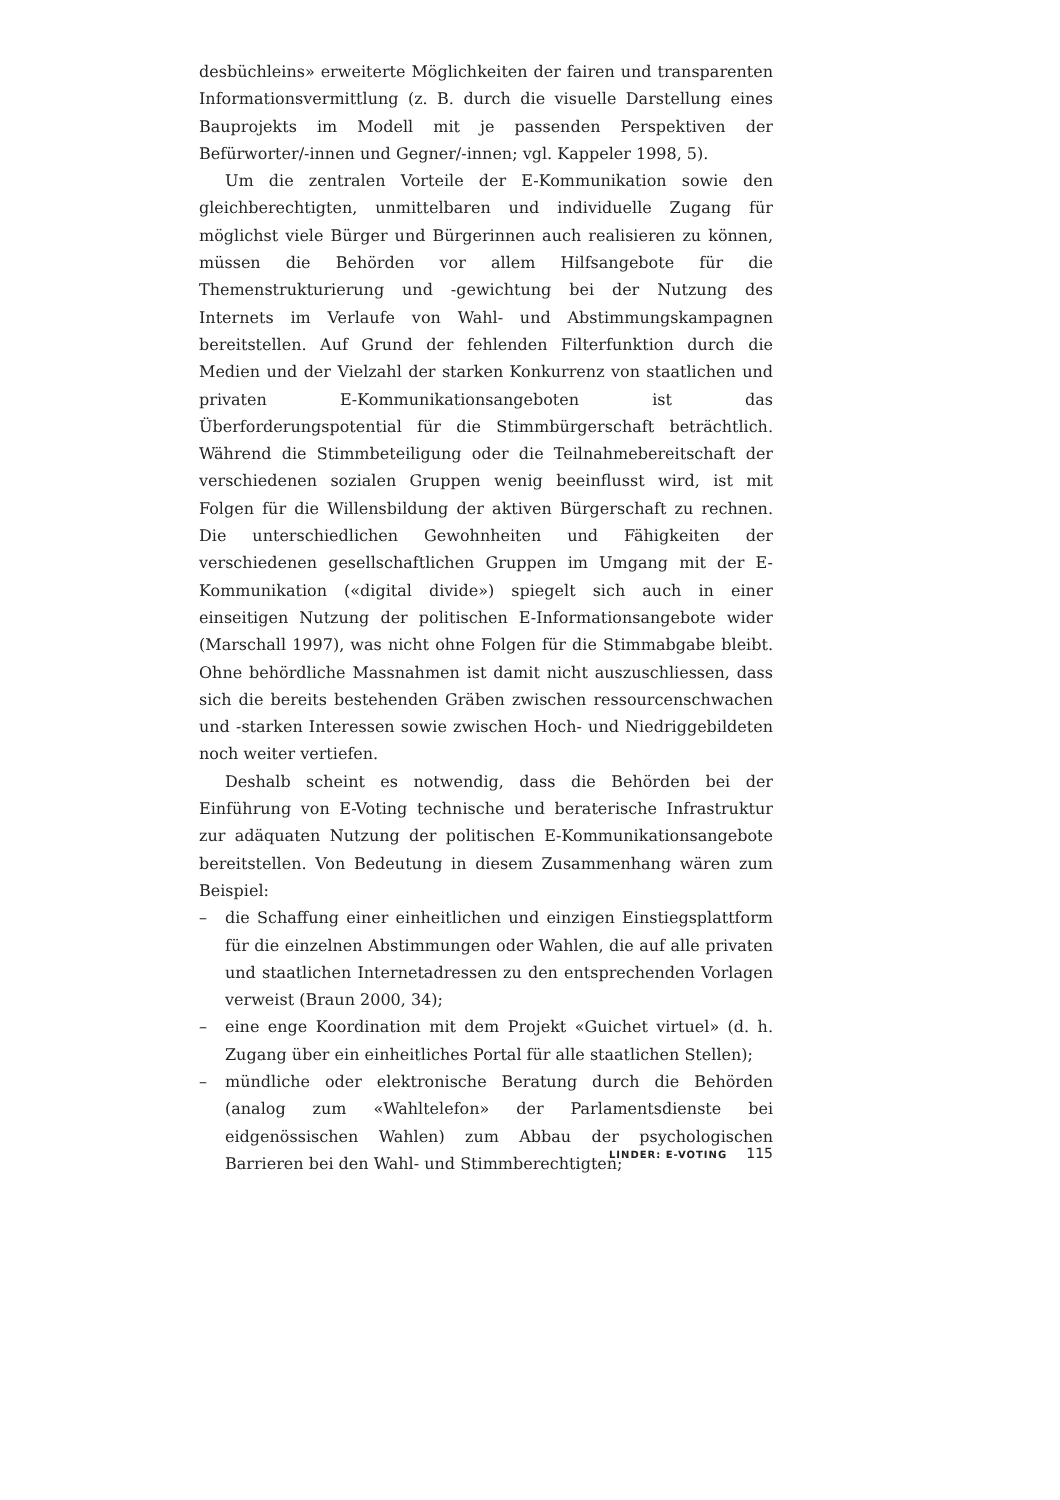desbüchleins» erweiterte Möglichkeiten der fairen und transparenten Informationsvermittlung (z. B. durch die visuelle Darstellung eines Bauprojekts im Modell mit je passenden Perspektiven der Befürworter/-innen und Gegner/-innen; vgl. Kappeler 1998, 5).
Um die zentralen Vorteile der E-Kommunikation sowie den gleichberechtigten, unmittelbaren und individuelle Zugang für möglichst viele Bürger und Bürgerinnen auch realisieren zu können, müssen die Behörden vor allem Hilfsangebote für die Themenstrukturierung und -gewichtung bei der Nutzung des Internets im Verlaufe von Wahl- und Abstimmungskampagnen bereitstellen. Auf Grund der fehlenden Filterfunktion durch die Medien und der Vielzahl der starken Konkurrenz von staatlichen und privaten E-Kommunikationsangeboten ist das Überforderungspotential für die Stimmbürgerschaft beträchtlich. Während die Stimmbeteiligung oder die Teilnahmebereitschaft der verschiedenen sozialen Gruppen wenig beeinflusst wird, ist mit Folgen für die Willensbildung der aktiven Bürgerschaft zu rechnen. Die unterschiedlichen Gewohnheiten und Fähigkeiten der verschiedenen gesellschaftlichen Gruppen im Umgang mit der E-Kommunikation («digital divide») spiegelt sich auch in einer einseitigen Nutzung der politischen E-Informationsangebote wider (Marschall 1997), was nicht ohne Folgen für die Stimmabgabe bleibt. Ohne behördliche Massnahmen ist damit nicht auszuschliessen, dass sich die bereits bestehenden Gräben zwischen ressourcenschwachen und -starken Interessen sowie zwischen Hoch- und Niedriggebildeten noch weiter vertiefen.
Deshalb scheint es notwendig, dass die Behörden bei der Einführung von E-Voting technische und beraterische Infrastruktur zur adäquaten Nutzung der politischen E-Kommunikationsangebote bereitstellen. Von Bedeutung in diesem Zusammenhang wären zum Beispiel:
– die Schaffung einer einheitlichen und einzigen Einstiegsplattform für die einzelnen Abstimmungen oder Wahlen, die auf alle privaten und staatlichen Internetadressen zu den entsprechenden Vorlagen verweist (Braun 2000, 34);
– eine enge Koordination mit dem Projekt «Guichet virtuel» (d. h. Zugang über ein einheitliches Portal für alle staatlichen Stellen);
– mündliche oder elektronische Beratung durch die Behörden (analog zum «Wahltelefon» der Parlamentsdienste bei eidgenössischen Wahlen) zum Abbau der psychologischen Barrieren bei den Wahl- und Stimmberechtigten;
LINDER: E-VOTING 115